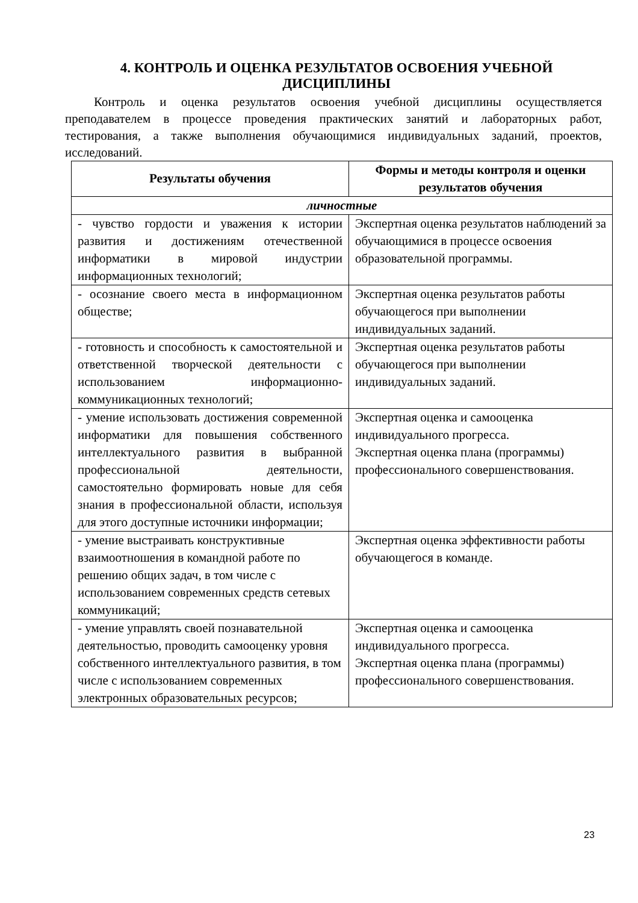4. КОНТРОЛЬ И ОЦЕНКА РЕЗУЛЬТАТОВ ОСВОЕНИЯ УЧЕБНОЙ ДИСЦИПЛИНЫ
Контроль и оценка результатов освоения учебной дисциплины осуществляется преподавателем в процессе проведения практических занятий и лабораторных работ, тестирования, а также выполнения обучающимися индивидуальных заданий, проектов, исследований.
| Результаты обучения | Формы и методы контроля и оценки результатов обучения |
| --- | --- |
| личностные | |
| - чувство гордости и уважения к истории развития и достижениям отечественной информатики в мировой индустрии информационных технологий; | Экспертная оценка результатов наблюдений за обучающимися в процессе освоения образовательной программы. |
| - осознание своего места в информационном обществе; | Экспертная оценка результатов работы обучающегося при выполнении индивидуальных заданий. |
| - готовность и способность к самостоятельной и ответственной творческой деятельности с использованием информационно-коммуникационных технологий; | Экспертная оценка результатов работы обучающегося при выполнении индивидуальных заданий. |
| - умение использовать достижения современной информатики для повышения собственного интеллектуального развития в выбранной профессиональной деятельности, самостоятельно формировать новые для себя знания в профессиональной области, используя для этого доступные источники информации; | Экспертная оценка и самооценка индивидуального прогресса. Экспертная оценка плана (программы) профессионального совершенствования. |
| - умение выстраивать конструктивные взаимоотношения в командной работе по решению общих задач, в том числе с использованием современных средств сетевых коммуникаций; | Экспертная оценка эффективности работы обучающегося в команде. |
| - умение управлять своей познавательной деятельностью, проводить самооценку уровня собственного интеллектуального развития, в том числе с использованием современных электронных образовательных ресурсов; | Экспертная оценка и самооценка индивидуального прогресса. Экспертная оценка плана (программы) профессионального совершенствования. |
23